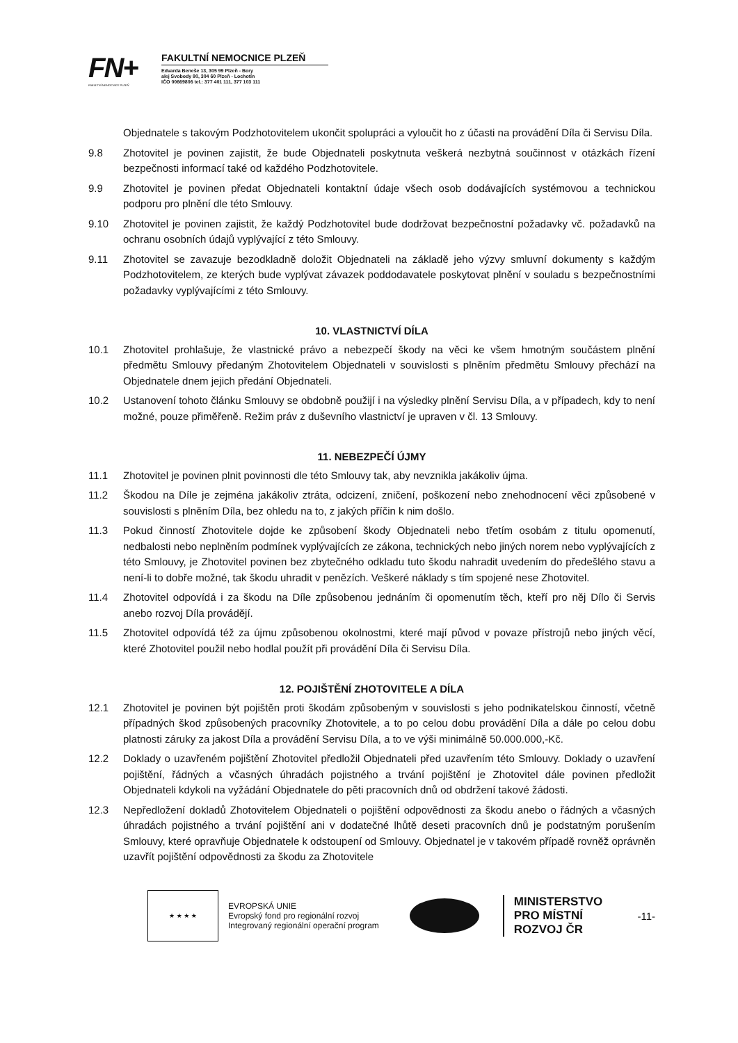FN+
FAKULTNÍ NEMOCNICE PLZEŇ
FAKULTNÍ NEMOCNICE PLZEŇ
Edvarda Beneše 13, 305 99 Plzeň - Bory
alej Svobody 80, 304 60 Plzeň - Lochotín
IČO 00669806 tel.: 377 401 111, 377 103 111
Objednatele s takovým Podzhotovitelem ukončit spolupráci a vyloučit ho z účasti na provádění Díla či Servisu Díla.
9.8 Zhotovitel je povinen zajistit, že bude Objednateli poskytnuta veškerá nezbytná součinnost v otázkách řízení bezpečnosti informací také od každého Podzhotovitele.
9.9 Zhotovitel je povinen předat Objednateli kontaktní údaje všech osob dodávajících systémovou a technickou podporu pro plnění dle této Smlouvy.
9.10 Zhotovitel je povinen zajistit, že každý Podzhotovitel bude dodržovat bezpečnostní požadavky vč. požadavků na ochranu osobních údajů vyplývající z této Smlouvy.
9.11 Zhotovitel se zavazuje bezodkladně doložit Objednateli na základě jeho výzvy smluvní dokumenty s každým Podzhotovitelem, ze kterých bude vyplývat závazek poddodavatele poskytovat plnění v souladu s bezpečnostními požadavky vyplývajícími z této Smlouvy.
10. VLASTNICTVÍ DÍLA
10.1 Zhotovitel prohlašuje, že vlastnické právo a nebezpečí škody na věci ke všem hmotným součástem plnění předmětu Smlouvy předaným Zhotovitelem Objednateli v souvislosti s plněním předmětu Smlouvy přechází na Objednatele dnem jejich předání Objednateli.
10.2 Ustanovení tohoto článku Smlouvy se obdobně použijí i na výsledky plnění Servisu Díla, a v případech, kdy to není možné, pouze přiměřeně. Režim práv z duševního vlastnictví je upraven v čl. 13 Smlouvy.
11. NEBEZPEČÍ ÚJMY
11.1 Zhotovitel je povinen plnit povinnosti dle této Smlouvy tak, aby nevznikla jakákoliv újma.
11.2 Škodou na Díle je zejména jakákoliv ztráta, odcizení, zničení, poškození nebo znehodnocení věci způsobené v souvislosti s plněním Díla, bez ohledu na to, z jakých příčin k nim došlo.
11.3 Pokud činností Zhotovitele dojde ke způsobení škody Objednateli nebo třetím osobám z titulu opomenutí, nedbalosti nebo neplněním podmínek vyplývajících ze zákona, technických nebo jiných norem nebo vyplývajících z této Smlouvy, je Zhotovitel povinen bez zbytečného odkladu tuto škodu nahradit uvedením do předešlého stavu a není-li to dobře možné, tak škodu uhradit v penězích. Veškeré náklady s tím spojené nese Zhotovitel.
11.4 Zhotovitel odpovídá i za škodu na Díle způsobenou jednáním či opomenutím těch, kteří pro něj Dílo či Servis anebo rozvoj Díla provádějí.
11.5 Zhotovitel odpovídá též za újmu způsobenou okolnostmi, které mají původ v povaze přístrojů nebo jiných věcí, které Zhotovitel použil nebo hodlal použít při provádění Díla či Servisu Díla.
12. POJIŠTĚNÍ ZHOTOVITELE A DÍLA
12.1 Zhotovitel je povinen být pojištěn proti škodám způsobeným v souvislosti s jeho podnikatelskou činností, včetně případných škod způsobených pracovníky Zhotovitele, a to po celou dobu provádění Díla a dále po celou dobu platnosti záruky za jakost Díla a provádění Servisu Díla, a to ve výši minimálně 50.000.000,-Kč.
12.2 Doklady o uzavřeném pojištění Zhotovitel předložil Objednateli před uzavřením této Smlouvy. Doklady o uzavření pojištění, řádných a včasných úhradách pojistného a trvání pojištění je Zhotovitel dále povinen předložit Objednateli kdykoli na vyžádání Objednatele do pěti pracovních dnů od obdržení takové žádosti.
12.3 Nepředložení dokladů Zhotovitelem Objednateli o pojištění odpovědnosti za škodu anebo o řádných a včasných úhradách pojistného a trvání pojištění ani v dodatečné lhůtě deseti pracovních dnů je podstatným porušením Smlouvy, které opravňuje Objednatele k odstoupení od Smlouvy. Objednatel je v takovém případě rovněž oprávněn uzavřít pojištění odpovědnosti za škodu za Zhotovitele
★ ★ ★ ★
EVROPSKÁ UNIE
Evropský fond pro regionální rozvoj
Integrovaný regionální operační program
MINISTERSTVO
PRO MÍSTNÍ
ROZVOJ ČR
-11-